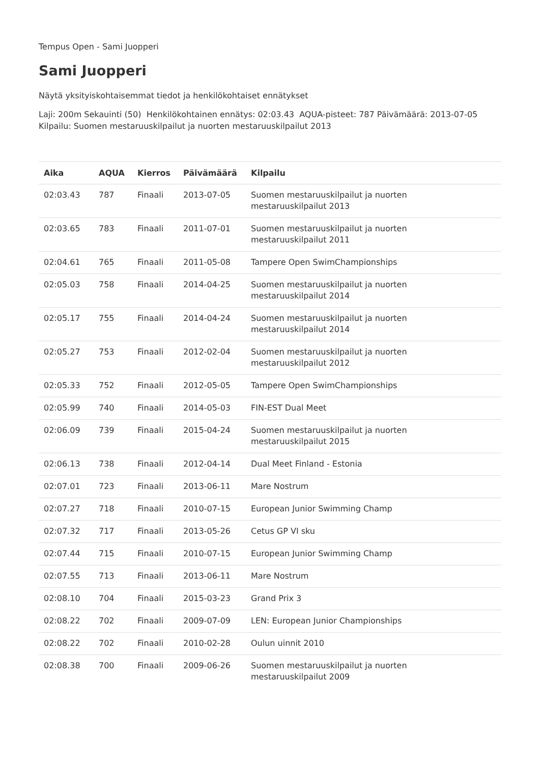Tempus Open - Sami Juopperi
Sami Juopperi
Näytä yksityiskohtaisemmat tiedot ja henkilökohtaiset ennätykset
Laji: 200m Sekauinti (50) Henkilökohtainen ennätys: 02:03.43 AQUA-pisteet: 787 Päivämäärä: 2013-07-05 Kilpailu: Suomen mestaruuskilpailut ja nuorten mestaruuskilpailut 2013
| Aika | AQUA | Kierros | Päivämäärä | Kilpailu |
| --- | --- | --- | --- | --- |
| 02:03.43 | 787 | Finaali | 2013-07-05 | Suomen mestaruuskilpailut ja nuorten mestaruuskilpailut 2013 |
| 02:03.65 | 783 | Finaali | 2011-07-01 | Suomen mestaruuskilpailut ja nuorten mestaruuskilpailut 2011 |
| 02:04.61 | 765 | Finaali | 2011-05-08 | Tampere Open SwimChampionships |
| 02:05.03 | 758 | Finaali | 2014-04-25 | Suomen mestaruuskilpailut ja nuorten mestaruuskilpailut 2014 |
| 02:05.17 | 755 | Finaali | 2014-04-24 | Suomen mestaruuskilpailut ja nuorten mestaruuskilpailut 2014 |
| 02:05.27 | 753 | Finaali | 2012-02-04 | Suomen mestaruuskilpailut ja nuorten mestaruuskilpailut 2012 |
| 02:05.33 | 752 | Finaali | 2012-05-05 | Tampere Open SwimChampionships |
| 02:05.99 | 740 | Finaali | 2014-05-03 | FIN-EST Dual Meet |
| 02:06.09 | 739 | Finaali | 2015-04-24 | Suomen mestaruuskilpailut ja nuorten mestaruuskilpailut 2015 |
| 02:06.13 | 738 | Finaali | 2012-04-14 | Dual Meet Finland - Estonia |
| 02:07.01 | 723 | Finaali | 2013-06-11 | Mare Nostrum |
| 02:07.27 | 718 | Finaali | 2010-07-15 | European Junior Swimming Champ |
| 02:07.32 | 717 | Finaali | 2013-05-26 | Cetus GP VI sku |
| 02:07.44 | 715 | Finaali | 2010-07-15 | European Junior Swimming Champ |
| 02:07.55 | 713 | Finaali | 2013-06-11 | Mare Nostrum |
| 02:08.10 | 704 | Finaali | 2015-03-23 | Grand Prix 3 |
| 02:08.22 | 702 | Finaali | 2009-07-09 | LEN: European Junior Championships |
| 02:08.22 | 702 | Finaali | 2010-02-28 | Oulun uinnit 2010 |
| 02:08.38 | 700 | Finaali | 2009-06-26 | Suomen mestaruuskilpailut ja nuorten mestaruuskilpailut 2009 |